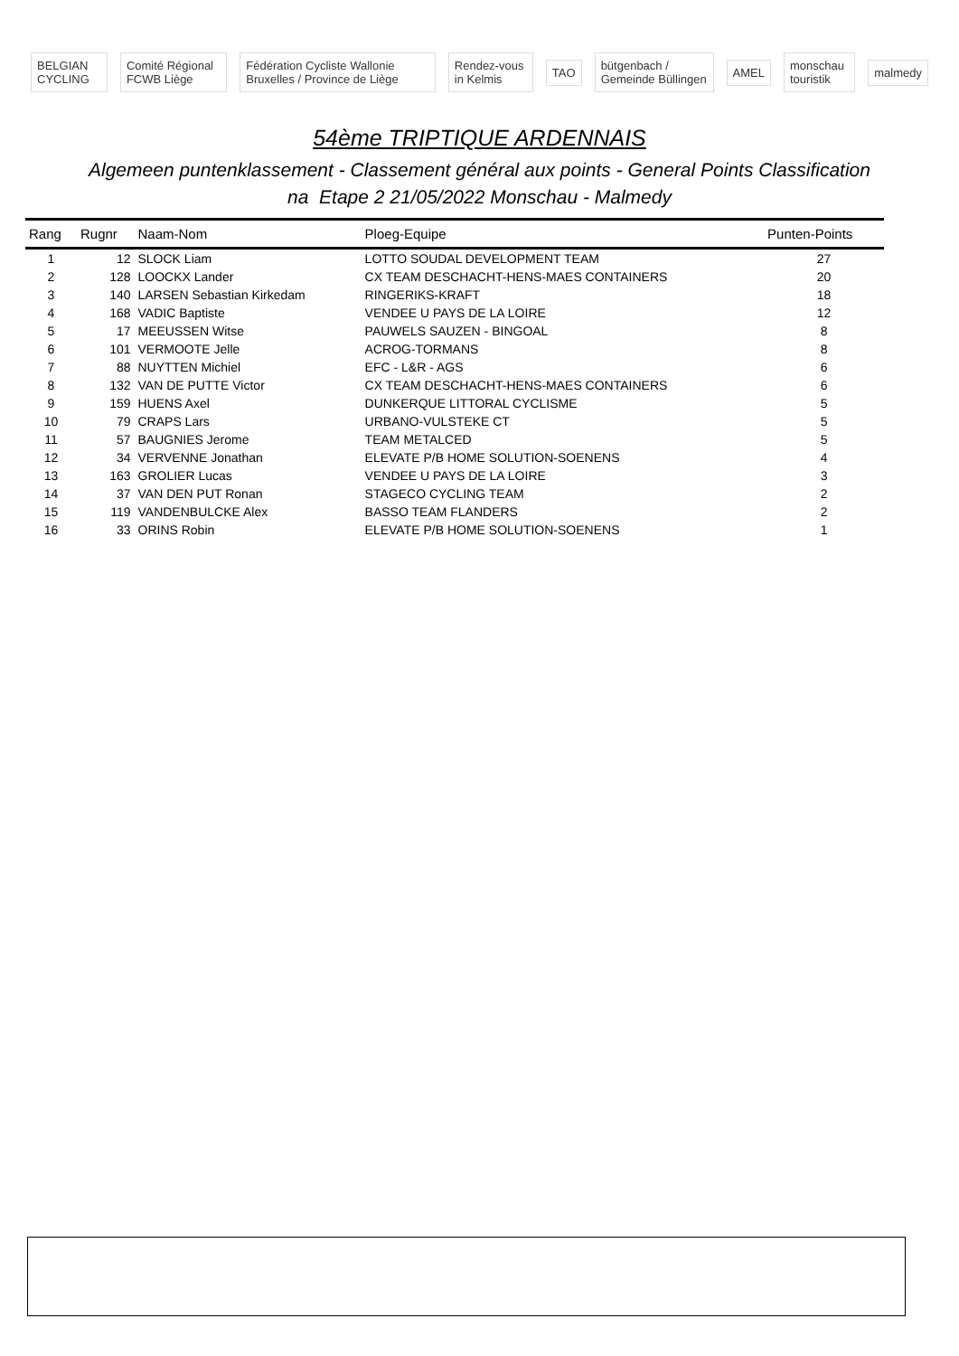BELGIAN CYCLING Comité Régional FCWB Liège
Fédération Cycliste Wallonie Bruxelles / Province de Liège
Rendez-vous in Kelmis TAO
bütgenbach / Gemeinde Büllingen
AMEL monschau touristik malmedy
54ème TRIPTIQUE ARDENNAIS
Algemeen puntenklassement - Classement général aux points - General Points Classification
na Etape 2 21/05/2022 Monschau - Malmedy
| Rang | Rugnr | Naam-Nom | Ploeg-Equipe | Punten-Points |
| --- | --- | --- | --- | --- |
| 1 | 12 | SLOCK Liam | LOTTO SOUDAL DEVELOPMENT TEAM | 27 |
| 2 | 128 | LOOCKX Lander | CX TEAM DESCHACHT-HENS-MAES CONTAINERS | 20 |
| 3 | 140 | LARSEN Sebastian Kirkedam | RINGERIKS-KRAFT | 18 |
| 4 | 168 | VADIC Baptiste | VENDEE U PAYS DE LA LOIRE | 12 |
| 5 | 17 | MEEUSSEN Witse | PAUWELS SAUZEN - BINGOAL | 8 |
| 6 | 101 | VERMOOTE Jelle | ACROG-TORMANS | 8 |
| 7 | 88 | NUYTTEN Michiel | EFC - L&R - AGS | 6 |
| 8 | 132 | VAN DE PUTTE Victor | CX TEAM DESCHACHT-HENS-MAES CONTAINERS | 6 |
| 9 | 159 | HUENS Axel | DUNKERQUE LITTORAL CYCLISME | 5 |
| 10 | 79 | CRAPS Lars | URBANO-VULSTEKE CT | 5 |
| 11 | 57 | BAUGNIES Jerome | TEAM METALCED | 5 |
| 12 | 34 | VERVENNE Jonathan | ELEVATE P/B HOME SOLUTION-SOENENS | 4 |
| 13 | 163 | GROLIER Lucas | VENDEE U PAYS DE LA LOIRE | 3 |
| 14 | 37 | VAN DEN PUT Ronan | STAGECO CYCLING TEAM | 2 |
| 15 | 119 | VANDENBULCKE Alex | BASSO TEAM FLANDERS | 2 |
| 16 | 33 | ORINS Robin | ELEVATE P/B HOME SOLUTION-SOENENS | 1 |